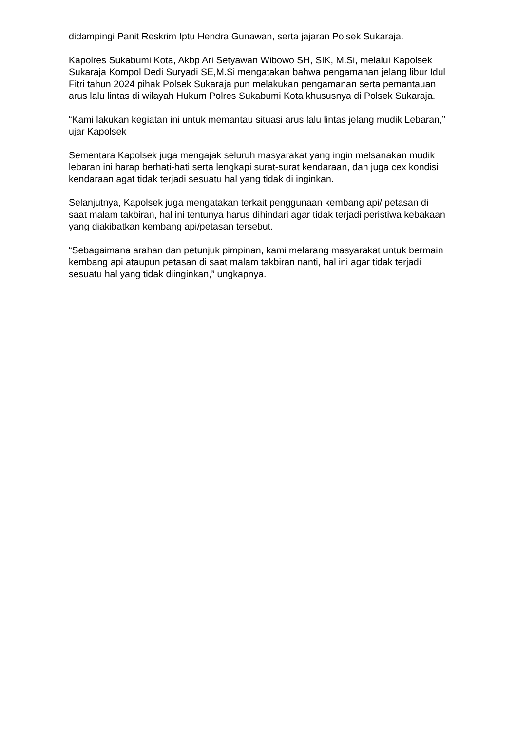didampingi Panit Reskrim Iptu Hendra Gunawan, serta jajaran Polsek Sukaraja.
Kapolres Sukabumi Kota, Akbp Ari Setyawan Wibowo SH, SIK, M.Si, melalui Kapolsek Sukaraja Kompol Dedi Suryadi SE,M.Si mengatakan bahwa pengamanan jelang libur Idul Fitri tahun 2024 pihak Polsek Sukaraja pun melakukan pengamanan serta pemantauan arus lalu lintas di wilayah Hukum Polres Sukabumi Kota khususnya di Polsek Sukaraja.
“Kami lakukan kegiatan ini untuk memantau situasi arus lalu lintas jelang mudik Lebaran,” ujar Kapolsek
Sementara Kapolsek juga mengajak seluruh masyarakat yang ingin melsanakan mudik lebaran ini harap berhati-hati serta lengkapi surat-surat kendaraan, dan juga cex kondisi kendaraan agat tidak terjadi sesuatu hal yang tidak di inginkan.
Selanjutnya, Kapolsek juga mengatakan terkait penggunaan kembang api/ petasan di saat malam takbiran, hal ini tentunya harus dihindari agar tidak terjadi peristiwa kebakaan yang diakibatkan kembang api/petasan tersebut.
“Sebagaimana arahan dan petunjuk pimpinan, kami melarang masyarakat untuk bermain kembang api ataupun petasan di saat malam takbiran nanti, hal ini agar tidak terjadi sesuatu hal yang tidak diinginkan,” ungkapnya.